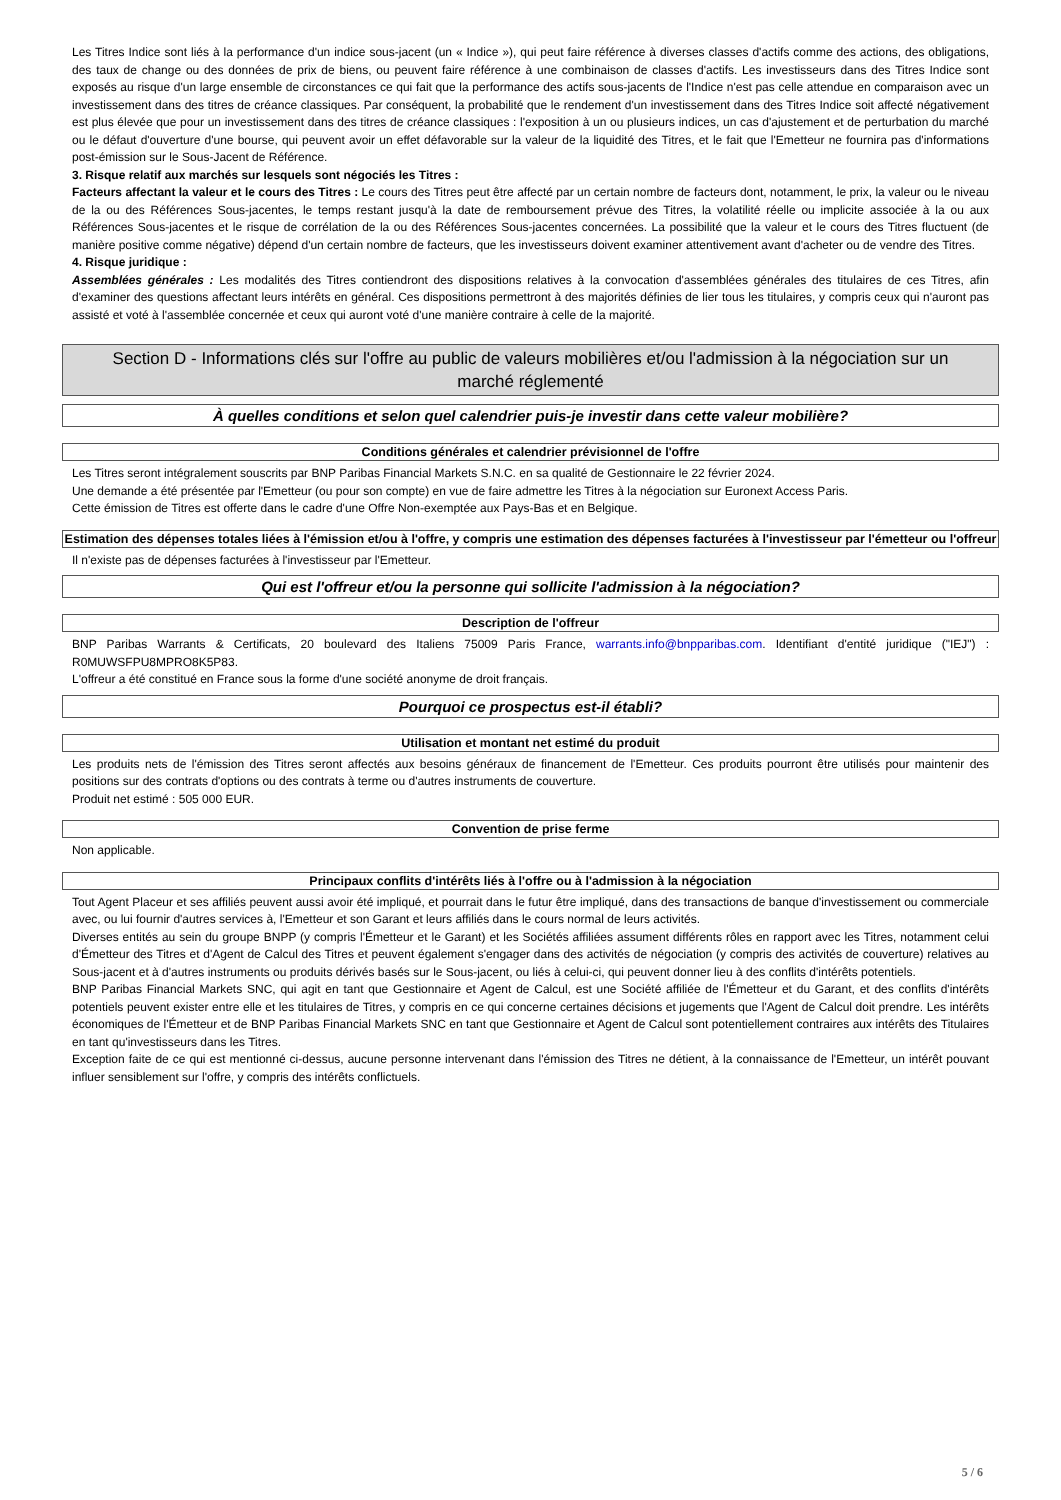Les Titres Indice sont liés à la performance d'un indice sous-jacent (un « Indice »), qui peut faire référence à diverses classes d'actifs comme des actions, des obligations, des taux de change ou des données de prix de biens, ou peuvent faire référence à une combinaison de classes d'actifs. Les investisseurs dans des Titres Indice sont exposés au risque d'un large ensemble de circonstances ce qui fait que la performance des actifs sous-jacents de l'Indice n'est pas celle attendue en comparaison avec un investissement dans des titres de créance classiques. Par conséquent, la probabilité que le rendement d'un investissement dans des Titres Indice soit affecté négativement est plus élevée que pour un investissement dans des titres de créance classiques : l'exposition à un ou plusieurs indices, un cas d'ajustement et de perturbation du marché ou le défaut d'ouverture d'une bourse, qui peuvent avoir un effet défavorable sur la valeur de la liquidité des Titres, et le fait que l'Emetteur ne fournira pas d'informations post-émission sur le Sous-Jacent de Référence.
3. Risque relatif aux marchés sur lesquels sont négociés les Titres :
Facteurs affectant la valeur et le cours des Titres : Le cours des Titres peut être affecté par un certain nombre de facteurs dont, notamment, le prix, la valeur ou le niveau de la ou des Références Sous-jacentes, le temps restant jusqu'à la date de remboursement prévue des Titres, la volatilité réelle ou implicite associée à la ou aux Références Sous-jacentes et le risque de corrélation de la ou des Références Sous-jacentes concernées. La possibilité que la valeur et le cours des Titres fluctuent (de manière positive comme négative) dépend d'un certain nombre de facteurs, que les investisseurs doivent examiner attentivement avant d'acheter ou de vendre des Titres.
4. Risque juridique :
Assemblées générales : Les modalités des Titres contiendront des dispositions relatives à la convocation d'assemblées générales des titulaires de ces Titres, afin d'examiner des questions affectant leurs intérêts en général. Ces dispositions permettront à des majorités définies de lier tous les titulaires, y compris ceux qui n'auront pas assisté et voté à l'assemblée concernée et ceux qui auront voté d'une manière contraire à celle de la majorité.
Section D - Informations clés sur l'offre au public de valeurs mobilières et/ou l'admission à la négociation sur un marché réglementé
À quelles conditions et selon quel calendrier puis-je investir dans cette valeur mobilière?
Conditions générales et calendrier prévisionnel de l'offre
Les Titres seront intégralement souscrits par BNP Paribas Financial Markets S.N.C. en sa qualité de Gestionnaire le 22 février 2024.
Une demande a été présentée par l'Emetteur (ou pour son compte) en vue de faire admettre les Titres à la négociation sur Euronext Access Paris.
Cette émission de Titres est offerte dans le cadre d'une Offre Non-exemptée aux Pays-Bas et en Belgique.
Estimation des dépenses totales liées à l'émission et/ou à l'offre, y compris une estimation des dépenses facturées à l'investisseur par l'émetteur ou l'offreur
Il n'existe pas de dépenses facturées à l'investisseur par l'Emetteur.
Qui est l'offreur et/ou la personne qui sollicite l'admission à la négociation?
Description de l'offreur
BNP Paribas Warrants & Certificats, 20 boulevard des Italiens 75009 Paris France, warrants.info@bnpparibas.com. Identifiant d'entité juridique ("IEJ") : R0MUWSFPU8MPRO8K5P83.
L'offreur a été constitué en France sous la forme d'une société anonyme de droit français.
Pourquoi ce prospectus est-il établi?
Utilisation et montant net estimé du produit
Les produits nets de l'émission des Titres seront affectés aux besoins généraux de financement de l'Emetteur. Ces produits pourront être utilisés pour maintenir des positions sur des contrats d'options ou des contrats à terme ou d'autres instruments de couverture.
Produit net estimé : 505 000 EUR.
Convention de prise ferme
Non applicable.
Principaux conflits d'intérêts liés à l'offre ou à l'admission à la négociation
Tout Agent Placeur et ses affiliés peuvent aussi avoir été impliqué, et pourrait dans le futur être impliqué, dans des transactions de banque d'investissement ou commerciale avec, ou lui fournir d'autres services à, l'Emetteur et son Garant et leurs affiliés dans le cours normal de leurs activités.
Diverses entités au sein du groupe BNPP (y compris l'Émetteur et le Garant) et les Sociétés affiliées assument différents rôles en rapport avec les Titres, notamment celui d'Émetteur des Titres et d'Agent de Calcul des Titres et peuvent également s'engager dans des activités de négociation (y compris des activités de couverture) relatives au Sous-jacent et à d'autres instruments ou produits dérivés basés sur le Sous-jacent, ou liés à celui-ci, qui peuvent donner lieu à des conflits d'intérêts potentiels.
BNP Paribas Financial Markets SNC, qui agit en tant que Gestionnaire et Agent de Calcul, est une Société affiliée de l'Émetteur et du Garant, et des conflits d'intérêts potentiels peuvent exister entre elle et les titulaires de Titres, y compris en ce qui concerne certaines décisions et jugements que l'Agent de Calcul doit prendre. Les intérêts économiques de l'Émetteur et de BNP Paribas Financial Markets SNC en tant que Gestionnaire et Agent de Calcul sont potentiellement contraires aux intérêts des Titulaires en tant qu'investisseurs dans les Titres.
Exception faite de ce qui est mentionné ci-dessus, aucune personne intervenant dans l'émission des Titres ne détient, à la connaissance de l'Emetteur, un intérêt pouvant influer sensiblement sur l'offre, y compris des intérêts conflictuels.
5 / 6